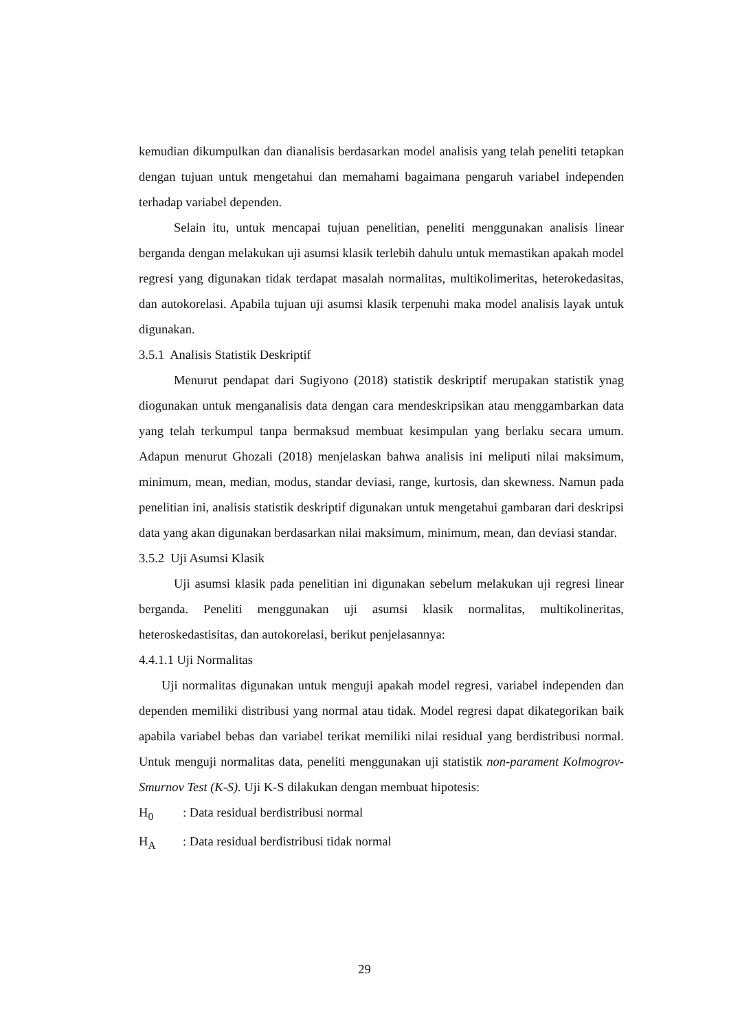kemudian dikumpulkan dan dianalisis berdasarkan model analisis yang telah peneliti tetapkan dengan tujuan untuk mengetahui dan memahami bagaimana pengaruh variabel independen terhadap variabel dependen.
Selain itu, untuk mencapai tujuan penelitian, peneliti menggunakan analisis linear berganda dengan melakukan uji asumsi klasik terlebih dahulu untuk memastikan apakah model regresi yang digunakan tidak terdapat masalah normalitas, multikolimeritas, heterokedasitas, dan autokorelasi. Apabila tujuan uji asumsi klasik terpenuhi maka model analisis layak untuk digunakan.
3.5.1 Analisis Statistik Deskriptif
Menurut pendapat dari Sugiyono (2018) statistik deskriptif merupakan statistik ynag diogunakan untuk menganalisis data dengan cara mendeskripsikan atau menggambarkan data yang telah terkumpul tanpa bermaksud membuat kesimpulan yang berlaku secara umum. Adapun menurut Ghozali (2018) menjelaskan bahwa analisis ini meliputi nilai maksimum, minimum, mean, median, modus, standar deviasi, range, kurtosis, dan skewness. Namun pada penelitian ini, analisis statistik deskriptif digunakan untuk mengetahui gambaran dari deskripsi data yang akan digunakan berdasarkan nilai maksimum, minimum, mean, dan deviasi standar.
3.5.2 Uji Asumsi Klasik
Uji asumsi klasik pada penelitian ini digunakan sebelum melakukan uji regresi linear berganda. Peneliti menggunakan uji asumsi klasik normalitas, multikolineritas, heteroskedastisitas, dan autokorelasi, berikut penjelasannya:
4.4.1.1 Uji Normalitas
Uji normalitas digunakan untuk menguji apakah model regresi, variabel independen dan dependen memiliki distribusi yang normal atau tidak. Model regresi dapat dikategorikan baik apabila variabel bebas dan variabel terikat memiliki nilai residual yang berdistribusi normal. Untuk menguji normalitas data, peneliti menggunakan uji statistik non-parament Kolmogrov-Smurnov Test (K-S). Uji K-S dilakukan dengan membuat hipotesis:
H<sub>0</sub> : Data residual berdistribusi normal
H<sub>A</sub> : Data residual berdistribusi tidak normal
29